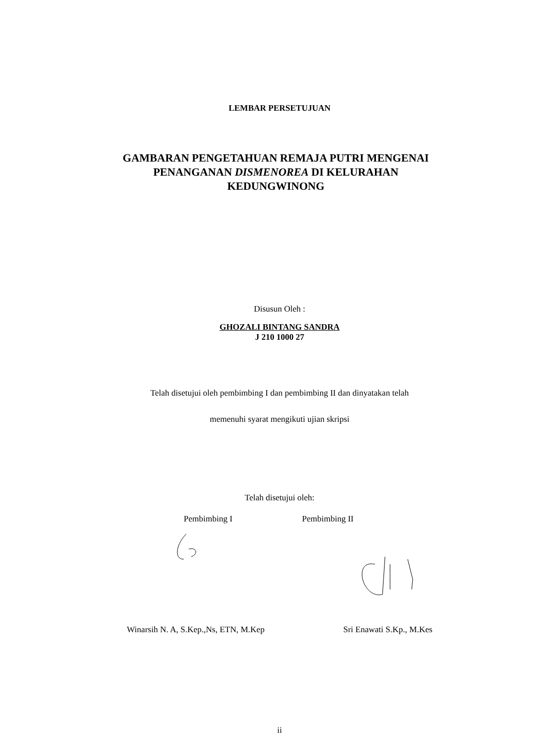LEMBAR PERSETUJUAN
GAMBARAN PENGETAHUAN REMAJA PUTRI MENGENAI
PENANGANAN DISMENOREA DI KELURAHAN
KEDUNGWINONG
Disusun Oleh :
GHOZALI BINTANG SANDRA
J 210 1000 27
Telah disetujui oleh pembimbing I dan pembimbing II dan dinyatakan telah
memenuhi syarat mengikuti ujian skripsi
Telah disetujui oleh:
Pembimbing I Pembimbing II
Winarsih N. A, S.Kep.,Ns, ETN, M.Kep Sri Enawati S.Kp., M.Kes
ii